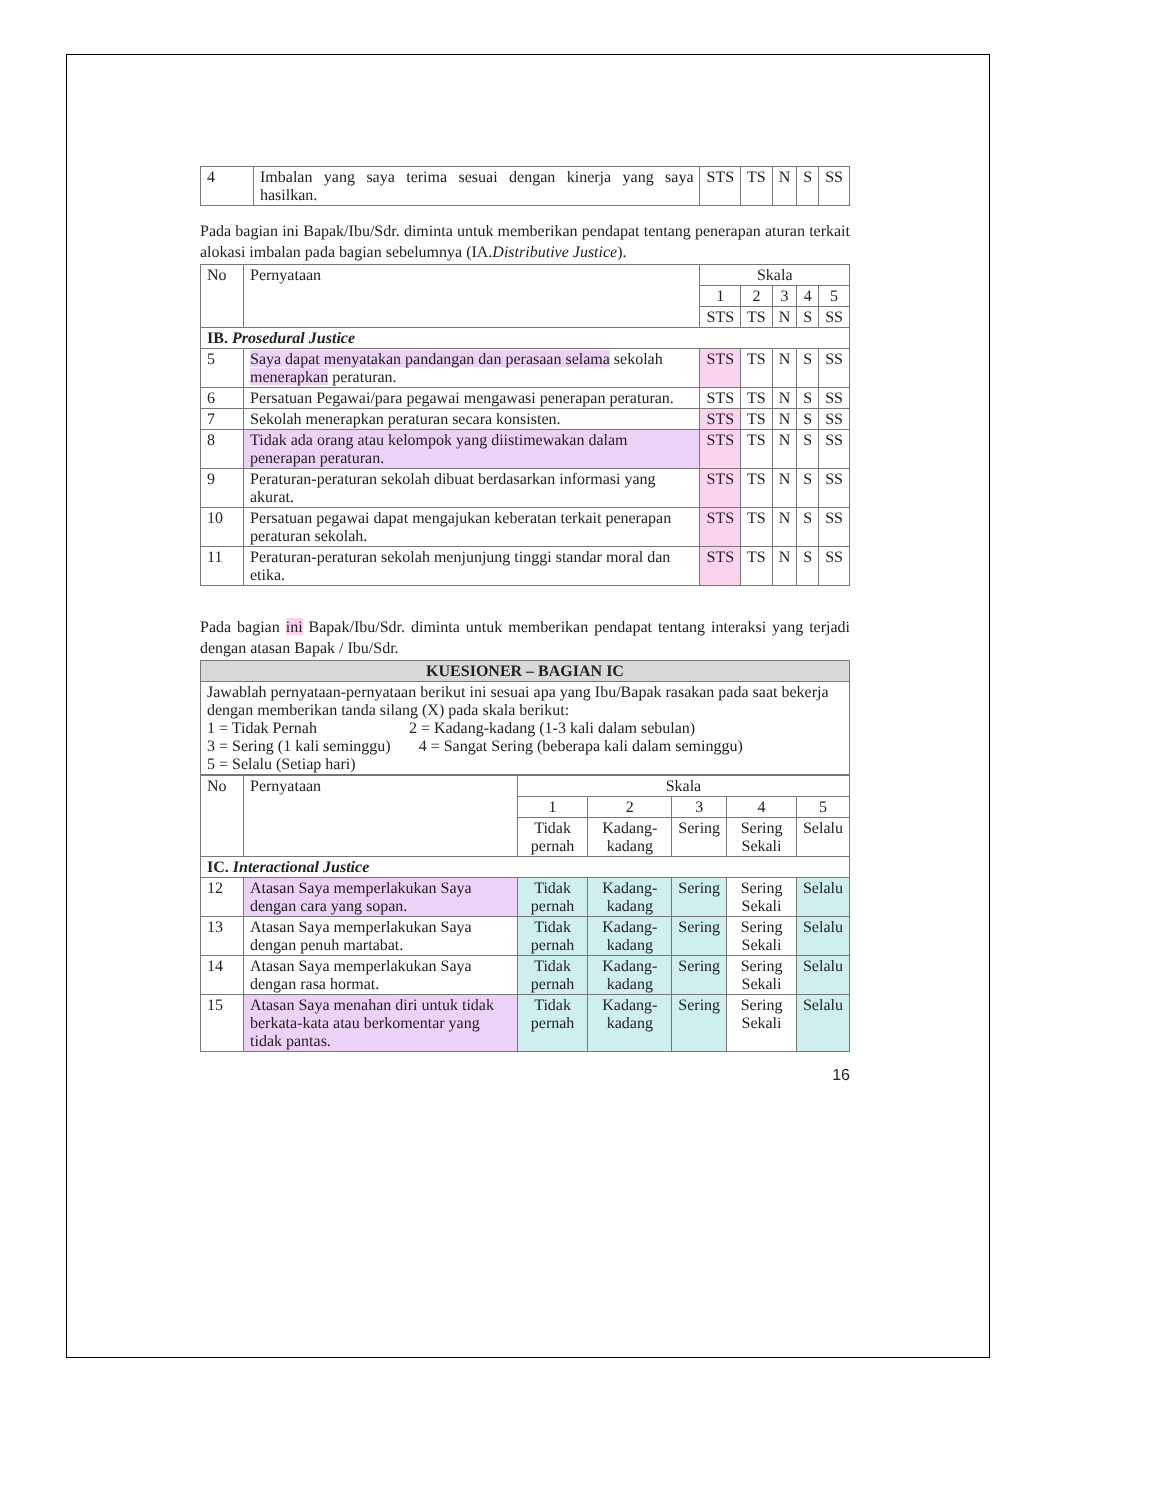| 4 | Imbalan yang saya terima sesuai dengan kinerja yang saya hasilkan. | STS | TS | N | S | SS |
Pada bagian ini Bapak/Ibu/Sdr. diminta untuk memberikan pendapat tentang penerapan aturan terkait alokasi imbalan pada bagian sebelumnya (IA.Distributive Justice).
| No | Pernyataan | Skala | | | | |
| --- | --- | --- | --- | --- | --- | --- |
| | | 1 | 2 | 3 | 4 | 5 |
| | | STS | TS | N | S | SS |
| IB. Prosedural Justice | | | | | | |
| 5 | Saya dapat menyatakan pandangan dan perasaan selama sekolah menerapkan peraturan. | STS | TS | N | S | SS |
| 6 | Persatuan Pegawai/para pegawai mengawasi penerapan peraturan. | STS | TS | N | S | SS |
| 7 | Sekolah menerapkan peraturan secara konsisten. | STS | TS | N | S | SS |
| 8 | Tidak ada orang atau kelompok yang diistimewakan dalam penerapan peraturan. | STS | TS | N | S | SS |
| 9 | Peraturan-peraturan sekolah dibuat berdasarkan informasi yang akurat. | STS | TS | N | S | SS |
| 10 | Persatuan pegawai dapat mengajukan keberatan terkait penerapan peraturan sekolah. | STS | TS | N | S | SS |
| 11 | Peraturan-peraturan sekolah menjunjung tinggi standar moral dan etika. | STS | TS | N | S | SS |
Pada bagian ini Bapak/Ibu/Sdr. diminta untuk memberikan pendapat tentang interaksi yang terjadi dengan atasan Bapak / Ibu/Sdr.
| KUESIONER – BAGIAN IC |
| Jawablah pernyataan-pernyataan berikut ini sesuai apa yang Ibu/Bapak rasakan pada saat bekerja dengan memberikan tanda silang (X) pada skala berikut: 1 = Tidak Pernah 2 = Kadang-kadang (1-3 kali dalam sebulan) 3 = Sering (1 kali seminggu) 4 = Sangat Sering (beberapa kali dalam seminggu) 5 = Selalu (Setiap hari) |
| No | Pernyataan | Skala | | | | |
| --- | --- | --- | --- | --- | --- | --- |
| | | 1 | 2 | 3 | 4 | 5 |
| | | Tidak pernah | Kadang-kadang | Sering | Sering Sekali | Selalu |
| IC. Interactional Justice | | | | | | |
| 12 | Atasan Saya memperlakukan Saya dengan cara yang sopan. | Tidak pernah | Kadang-kadang | Sering | Sering Sekali | Selalu |
| 13 | Atasan Saya memperlakukan Saya dengan penuh martabat. | Tidak pernah | Kadang-kadang | Sering | Sering Sekali | Selalu |
| 14 | Atasan Saya memperlakukan Saya dengan rasa hormat. | Tidak pernah | Kadang-kadang | Sering | Sering Sekali | Selalu |
| 15 | Atasan Saya menahan diri untuk tidak berkata-kata atau berkomentar yang tidak pantas. | Tidak pernah | Kadang-kadang | Sering | Sering Sekali | Selalu |
16